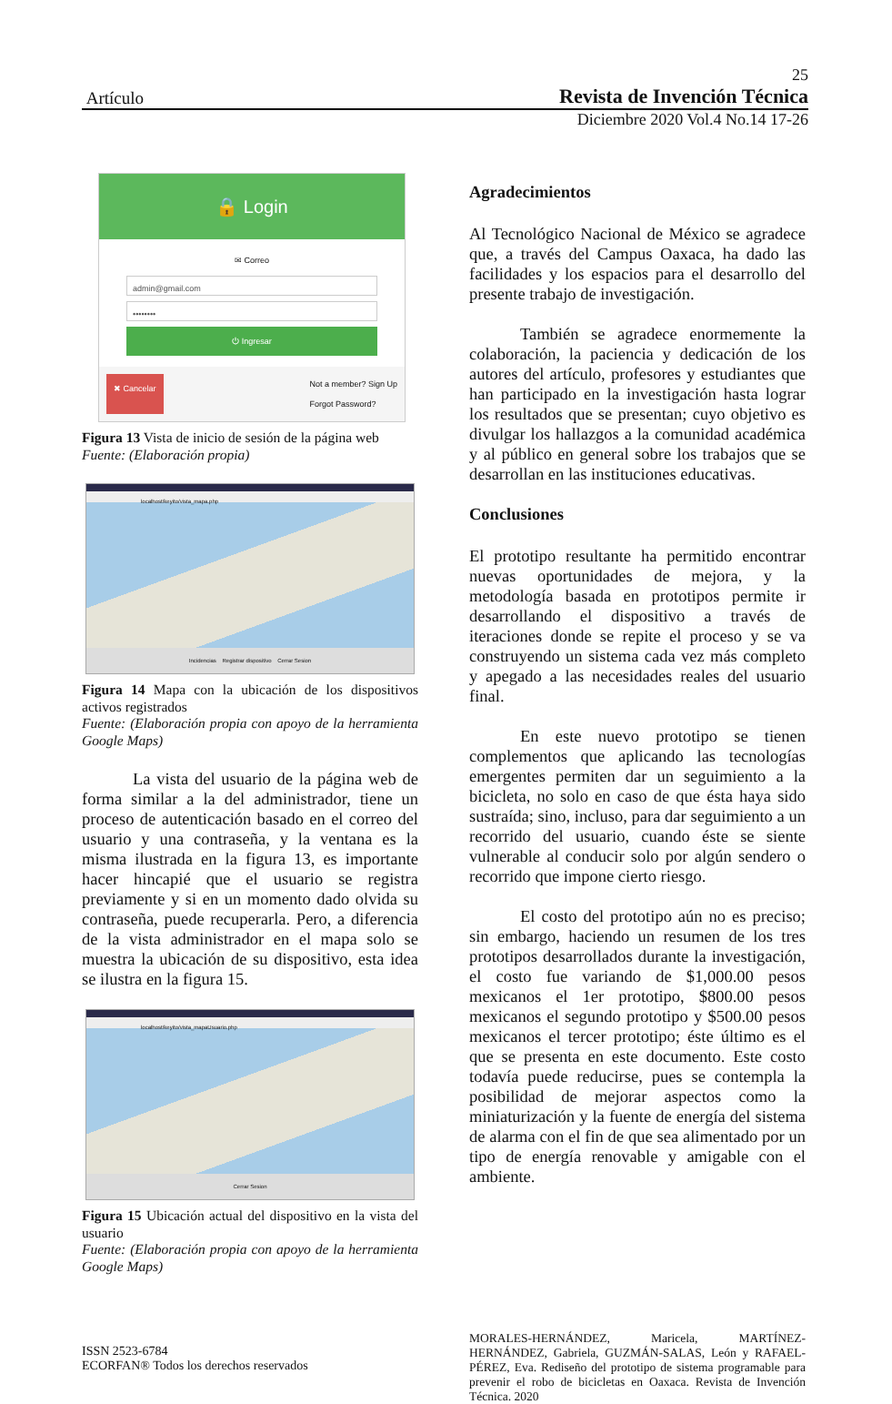25
Artículo Revista de Invención Técnica
Diciembre 2020 Vol.4 No.14 17-26
🔒 Login
✉ Correo
admin@gmail.com
••••••••
⏻ Ingresar
✖ Cancelar Not a member? Sign Up
Forgot Password?
Figura 13 Vista de inicio de sesión de la página web
Fuente: (Elaboración propia)
localhost/keyito/vista_mapa.php
Incidencias Registrar dispositivo Cerrar Sesion
Figura 14 Mapa con la ubicación de los dispositivos activos registrados
Fuente: (Elaboración propia con apoyo de la herramienta Google Maps)
La vista del usuario de la página web de forma similar a la del administrador, tiene un proceso de autenticación basado en el correo del usuario y una contraseña, y la ventana es la misma ilustrada en la figura 13, es importante hacer hincapié que el usuario se registra previamente y si en un momento dado olvida su contraseña, puede recuperarla. Pero, a diferencia de la vista administrador en el mapa solo se muestra la ubicación de su dispositivo, esta idea se ilustra en la figura 15.
localhost/keyito/vista_mapaUsuario.php
Cerrar Sesion
Figura 15 Ubicación actual del dispositivo en la vista del usuario
Fuente: (Elaboración propia con apoyo de la herramienta Google Maps)
Agradecimientos
Al Tecnológico Nacional de México se agradece que, a través del Campus Oaxaca, ha dado las facilidades y los espacios para el desarrollo del presente trabajo de investigación.
También se agradece enormemente la colaboración, la paciencia y dedicación de los autores del artículo, profesores y estudiantes que han participado en la investigación hasta lograr los resultados que se presentan; cuyo objetivo es divulgar los hallazgos a la comunidad académica y al público en general sobre los trabajos que se desarrollan en las instituciones educativas.
Conclusiones
El prototipo resultante ha permitido encontrar nuevas oportunidades de mejora, y la metodología basada en prototipos permite ir desarrollando el dispositivo a través de iteraciones donde se repite el proceso y se va construyendo un sistema cada vez más completo y apegado a las necesidades reales del usuario final.
En este nuevo prototipo se tienen complementos que aplicando las tecnologías emergentes permiten dar un seguimiento a la bicicleta, no solo en caso de que ésta haya sido sustraída; sino, incluso, para dar seguimiento a un recorrido del usuario, cuando éste se siente vulnerable al conducir solo por algún sendero o recorrido que impone cierto riesgo.
El costo del prototipo aún no es preciso; sin embargo, haciendo un resumen de los tres prototipos desarrollados durante la investigación, el costo fue variando de $1,000.00 pesos mexicanos el 1er prototipo, $800.00 pesos mexicanos el segundo prototipo y $500.00 pesos mexicanos el tercer prototipo; éste último es el que se presenta en este documento. Este costo todavía puede reducirse, pues se contempla la posibilidad de mejorar aspectos como la miniaturización y la fuente de energía del sistema de alarma con el fin de que sea alimentado por un tipo de energía renovable y amigable con el ambiente.
ISSN 2523-6784
ECORFAN® Todos los derechos reservados
MORALES-HERNÁNDEZ, Maricela, MARTÍNEZ-HERNÁNDEZ, Gabriela, GUZMÁN-SALAS, León y RAFAEL-PÉREZ, Eva. Rediseño del prototipo de sistema programable para prevenir el robo de bicicletas en Oaxaca. Revista de Invención Técnica. 2020